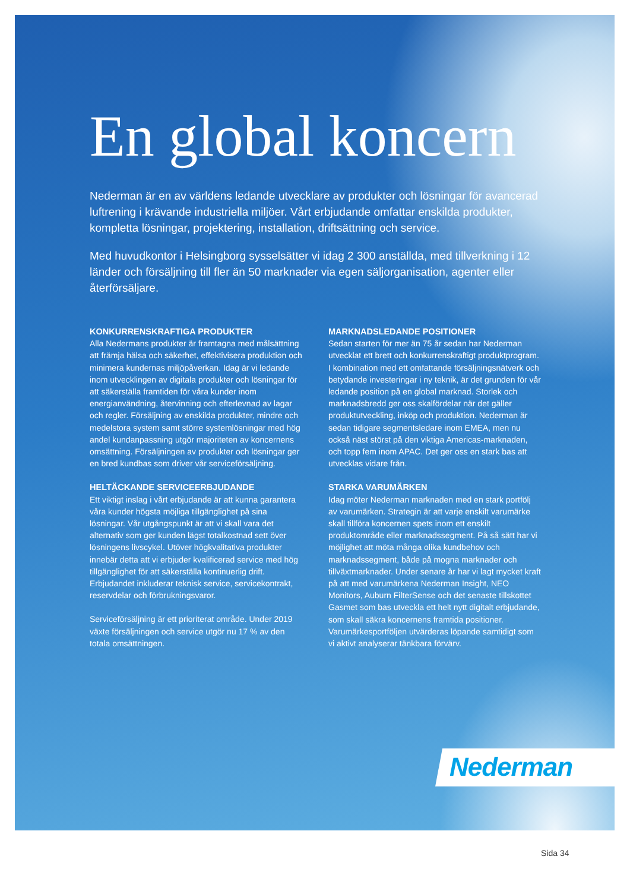En global koncern
Nederman är en av världens ledande utvecklare av produkter och lösningar för avancerad luftrening i krävande industriella miljöer. Vårt erbjudande omfattar enskilda produkter, kompletta lösningar, projektering, installation, driftsättning och service.
Med huvudkontor i Helsingborg sysselsätter vi idag 2 300 anställda, med tillverkning i 12 länder och försäljning till fler än 50 marknader via egen säljorganisation, agenter eller återförsäljare.
KONKURRENSKRAFTIGA PRODUKTER
Alla Nedermans produkter är framtagna med målsättning att främja hälsa och säkerhet, effektivisera produktion och minimera kundernas miljöpåverkan. Idag är vi ledande inom utvecklingen av digitala produkter och lösningar för att säkerställa framtiden för våra kunder inom energianvändning, återvinning och efterlevnad av lagar och regler. Försäljning av enskilda produkter, mindre och medelstora system samt större systemlösningar med hög andel kundanpassning utgör majoriteten av koncernens omsättning. Försäljningen av produkter och lösningar ger en bred kundbas som driver vår serviceförsäljning.
HELTÄCKANDE SERVICEERBJUDANDE
Ett viktigt inslag i vårt erbjudande är att kunna garantera våra kunder högsta möjliga tillgänglighet på sina lösningar. Vår utgångspunkt är att vi skall vara det alternativ som ger kunden lägst totalkostnad sett över lösningens livscykel. Utöver högkvalitativa produkter innebär detta att vi erbjuder kvalificerad service med hög tillgänglighet för att säkerställa kontinuerlig drift. Erbjudandet inkluderar teknisk service, servicekontrakt, reservdelar och förbrukningsvaror.
Serviceförsäljning är ett prioriterat område. Under 2019 växte försäljningen och service utgör nu 17 % av den totala omsättningen.
MARKNADSLEDANDE POSITIONER
Sedan starten för mer än 75 år sedan har Nederman utvecklat ett brett och konkurrenskraftigt produktprogram. I kombination med ett omfattande försäljningsnätverk och betydande investeringar i ny teknik, är det grunden för vår ledande position på en global marknad. Storlek och marknadsbredd ger oss skalfördelar när det gäller produktutveckling, inköp och produktion. Nederman är sedan tidigare segmentsledare inom EMEA, men nu också näst störst på den viktiga Americas-marknaden, och topp fem inom APAC. Det ger oss en stark bas att utvecklas vidare från.
STARKA VARUMÄRKEN
Idag möter Nederman marknaden med en stark portfölj av varumärken. Strategin är att varje enskilt varumärke skall tillföra koncernen spets inom ett enskilt produktområde eller marknadssegment. På så sätt har vi möjlighet att möta många olika kundbehov och marknadssegment, både på mogna marknader och tillväxtmarknader. Under senare år har vi lagt mycket kraft på att med varumärkena Nederman Insight, NEO Monitors, Auburn FilterSense och det senaste tillskottet Gasmet som bas utveckla ett helt nytt digitalt erbjudande, som skall säkra koncernens framtida positioner. Varumärkesportföljen utvärderas löpande samtidigt som vi aktivt analyserar tänkbara förvärv.
Nederman
Sida 34